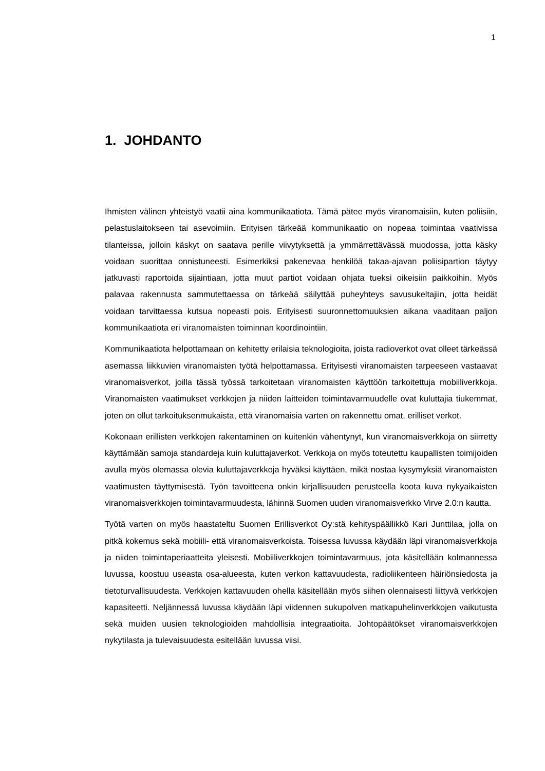1
1. JOHDANTO
Ihmisten välinen yhteistyö vaatii aina kommunikaatiota. Tämä pätee myös viranomaisiin, kuten poliisiin, pelastuslaitokseen tai asevoimiin. Erityisen tärkeää kommunikaatio on nopeaa toimintaa vaativissa tilanteissa, jolloin käskyt on saatava perille viivytyksettä ja ymmärrettävässä muodossa, jotta käsky voidaan suorittaa onnistuneesti. Esimerkiksi pakenevaa henkilöä takaa-ajavan poliisipartion täytyy jatkuvasti raportoida sijaintiaan, jotta muut partiot voidaan ohjata tueksi oikeisiin paikkoihin. Myös palavaa rakennusta sammutettaessa on tärkeää säilyttää puheyhteys savusukeltajiin, jotta heidät voidaan tarvittaessa kutsua nopeasti pois. Erityisesti suuronnettomuuksien aikana vaaditaan paljon kommunikaatiota eri viranomaisten toiminnan koordinointiin.
Kommunikaatiota helpottamaan on kehitetty erilaisia teknologioita, joista radioverkot ovat olleet tärkeässä asemassa liikkuvien viranomaisten työtä helpottamassa. Erityisesti viranomaisten tarpeeseen vastaavat viranomaisverkot, joilla tässä työssä tarkoitetaan viranomaisten käyttöön tarkoitettuja mobiiliverkkoja. Viranomaisten vaatimukset verkkojen ja niiden laitteiden toimintavarmuudelle ovat kuluttajia tiukemmat, joten on ollut tarkoituksenmukaista, että viranomaisia varten on rakennettu omat, erilliset verkot.
Kokonaan erillisten verkkojen rakentaminen on kuitenkin vähentynyt, kun viranomaisverkkoja on siirretty käyttämään samoja standardeja kuin kuluttajaverkot. Verkkoja on myös toteutettu kaupallisten toimijoiden avulla myös olemassa olevia kuluttajaverkkoja hyväksi käyttäen, mikä nostaa kysymyksiä viranomaisten vaatimusten täyttymisestä. Työn tavoitteena onkin kirjallisuuden perusteella koota kuva nykyaikaisten viranomaisverkkojen toimintavarmuudesta, lähinnä Suomen uuden viranomaisverkko Virve 2.0:n kautta.
Työtä varten on myös haastateltu Suomen Erillisverkot Oy:stä kehityspäällikkö Kari Junttilaa, jolla on pitkä kokemus sekä mobiili- että viranomaisverkoista. Toisessa luvussa käydään läpi viranomaisverkkoja ja niiden toimintaperiaatteita yleisesti. Mobiiliverkkojen toimintavarmuus, jota käsitellään kolmannessa luvussa, koostuu useasta osa-alueesta, kuten verkon kattavuudesta, radioliikenteen häiriönsiedosta ja tietoturvallisuudesta. Verkkojen kattavuuden ohella käsitellään myös siihen olennaisesti liittyvä verkkojen kapasiteetti. Neljännessä luvussa käydään läpi viidennen sukupolven matkapuhelinverkkojen vaikutusta sekä muiden uusien teknologioiden mahdollisia integraatioita. Johtopäätökset viranomaisverkkojen nykytilasta ja tulevaisuudesta esitellään luvussa viisi.